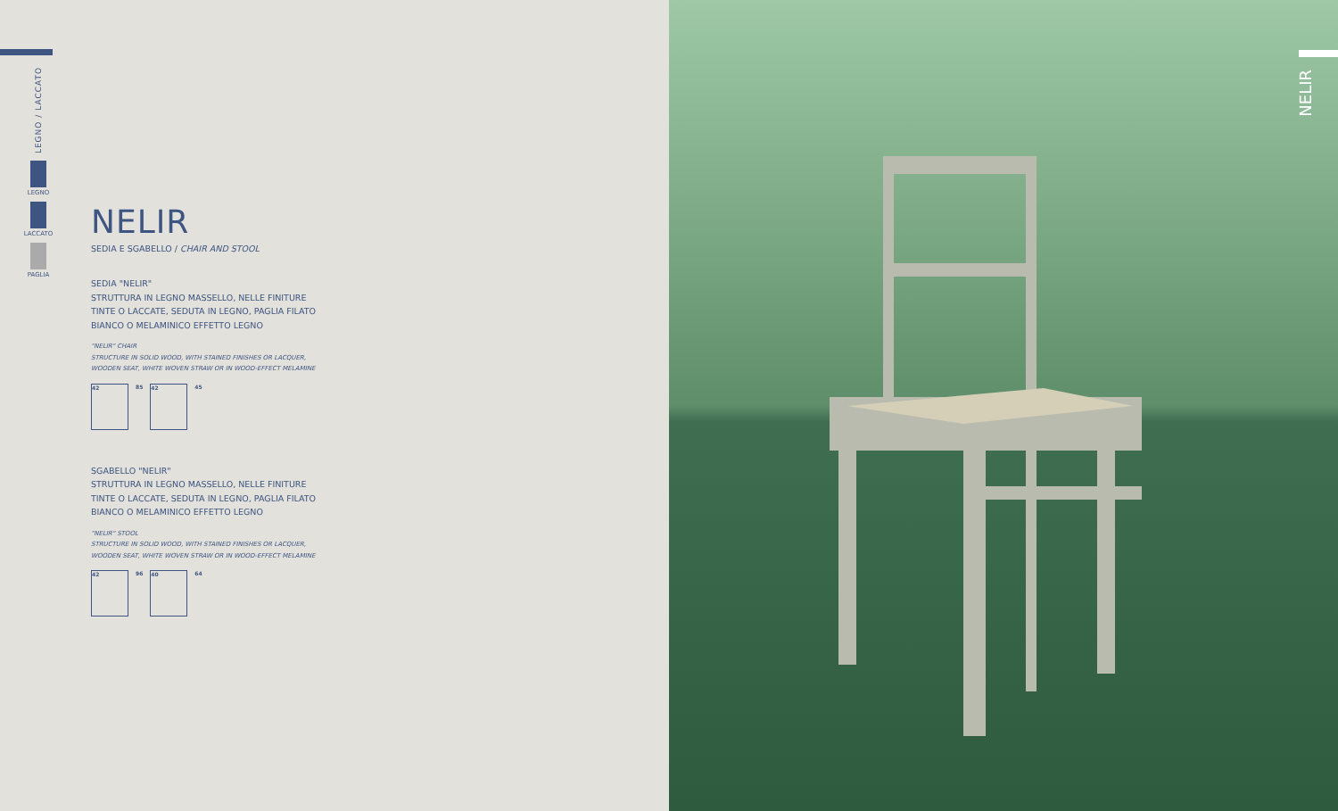LEGNO / LACCATO
LEGNO
LACCATO
PAGLIA
NELIR
SEDIA E SGABELLO / CHAIR AND STOOL
SEDIA "NELIR"
STRUTTURA IN LEGNO MASSELLO, NELLE FINITURE
TINTE O LACCATE, SEDUTA IN LEGNO, PAGLIA FILATO
BIANCO O MELAMINICO EFFETTO LEGNO
"NELIR" CHAIR
STRUCTURE IN SOLID WOOD, WITH STAINED FINISHES OR LACQUER,
WOODEN SEAT, WHITE WOVEN STRAW OR IN WOOD-EFFECT MELAMINE
42
85
42
45
SGABELLO "NELIR"
STRUTTURA IN LEGNO MASSELLO, NELLE FINITURE
TINTE O LACCATE, SEDUTA IN LEGNO, PAGLIA FILATO
BIANCO O MELAMINICO EFFETTO LEGNO
"NELIR" STOOL
STRUCTURE IN SOLID WOOD, WITH STAINED FINISHES OR LACQUER,
WOODEN SEAT, WHITE WOVEN STRAW OR IN WOOD-EFFECT MELAMINE
42
96
40
64
NELIR